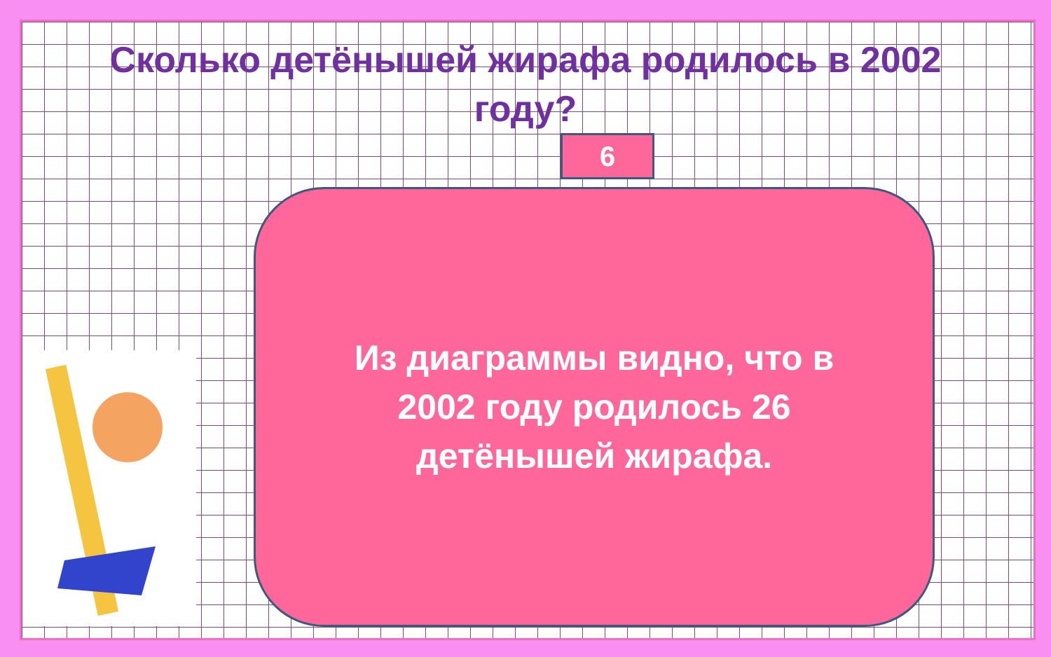Сколько детёнышей жирафа родилось в 2002 году?
6
Из диаграммы видно, что в 2002 году родилось 26 детёнышей жирафа.